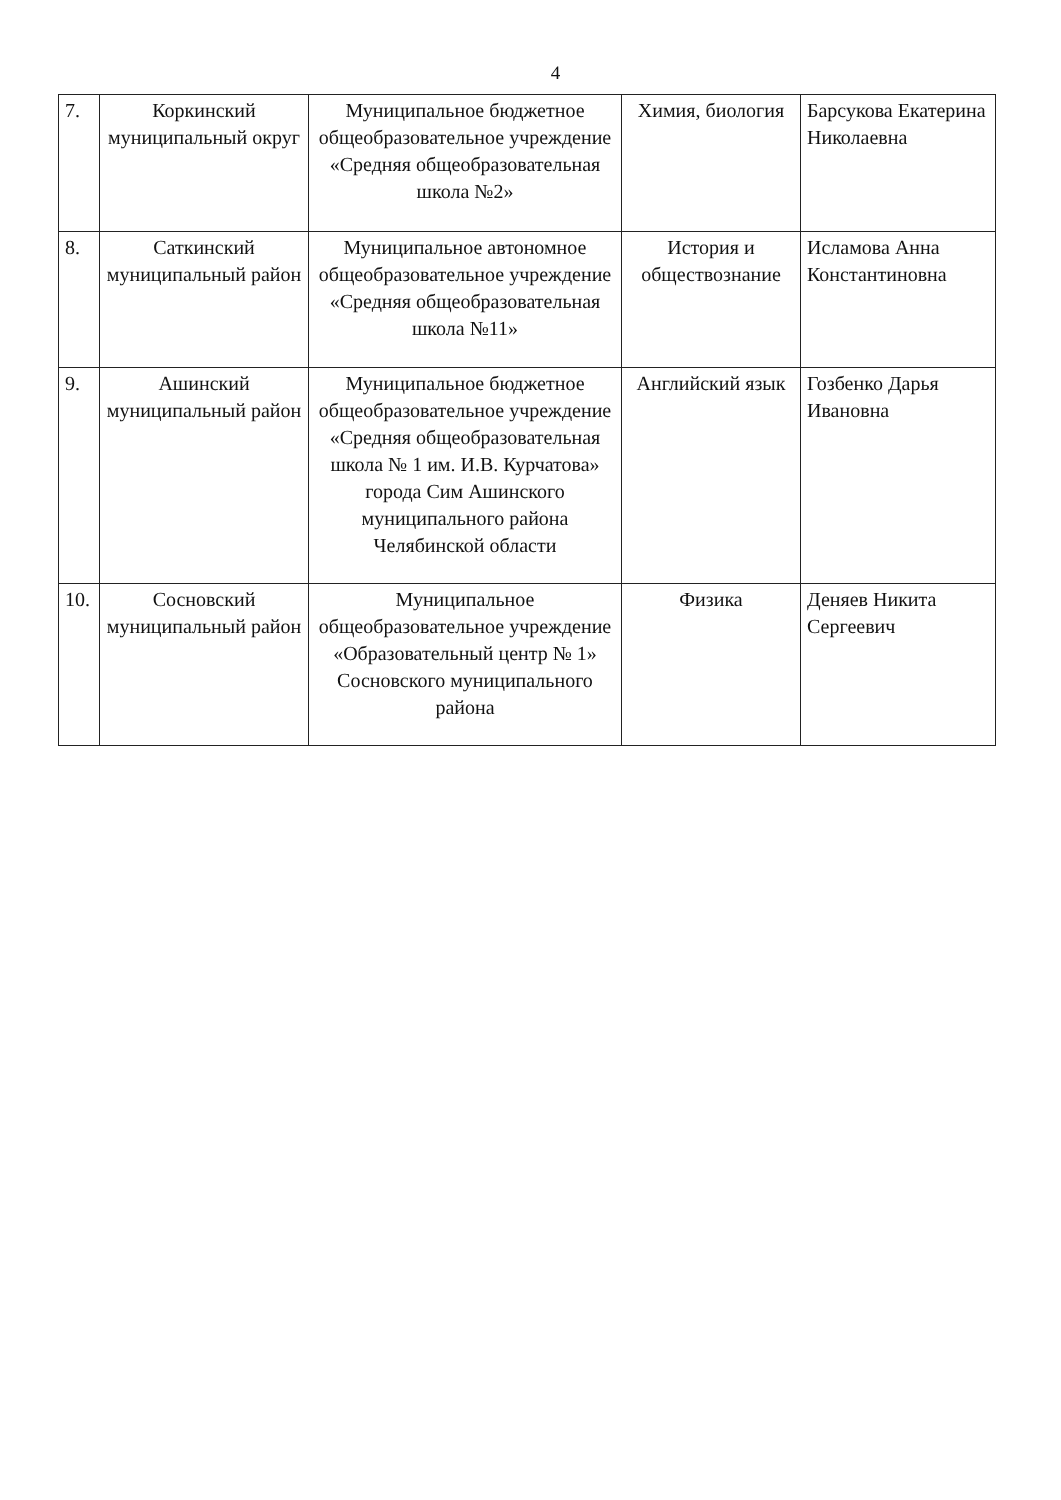4
| 7. | Коркинский муниципальный округ | Муниципальное бюджетное общеобразовательное учреждение «Средняя общеобразовательная школа №2» | Химия, биология | Барсукова Екатерина Николаевна |
| 8. | Саткинский муниципальный район | Муниципальное автономное общеобразовательное учреждение «Средняя общеобразовательная школа №11» | История и обществознание | Исламова Анна Константиновна |
| 9. | Ашинский муниципальный район | Муниципальное бюджетное общеобразовательное учреждение «Средняя общеобразовательная школа № 1 им. И.В. Курчатова» города Сим Ашинского муниципального района Челябинской области | Английский язык | Гозбенко Дарья Ивановна |
| 10. | Сосновский муниципальный район | Муниципальное общеобразовательное учреждение «Образовательный центр № 1» Сосновского муниципального района | Физика | Деняев Никита Сергеевич |